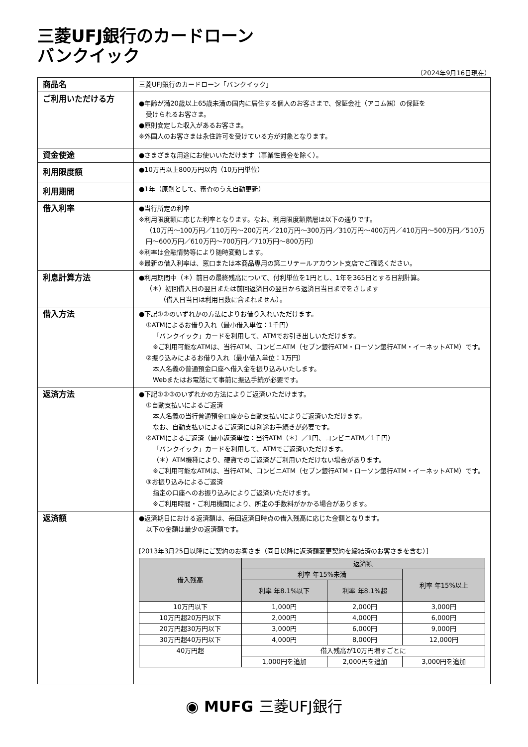三菱UFJ銀行のカードローン
バンクイック
（2024年9月16日現在）
| 商品名 | 三菱UFJ銀行のカードローン「バンクイック」 |
| ご利用いただける方 | ●年齢が満20歳以上65歳未満の国内に居住する個人のお客さまで、保証会社（アコム㈱）の保証を 受けられるお客さま。 ●原則安定した収入があるお客さま。 ※外国人のお客さまは永住許可を受けている方が対象となります。 |
| 資金使途 | ●さまざまな用途にお使いいただけます（事業性資金を除く）。 |
| 利用限度額 | ●10万円以上800万円以内（10万円単位） |
| 利用期間 | ●1年（原則として、審査のうえ自動更新） |
| 借入利率 | ●当行所定の利率 ※利用限度額に応じた利率となります。なお、利用限度額階層は以下の通りです。 （10万円～100万円／110万円～200万円／210万円～300万円／310万円～400万円／410万円～500万円／510万円～600万円／610万円～700万円／710万円～800万円） ※利率は金融情勢等により随時変動します。 ※最新の借入利率は、窓口または本商品専用の第二リテールアカウント支店でご確認ください。 |
| 利息計算方法 | ●利用期間中（＊）前日の最終残高について、付利単位を1円とし、1年を365日とする日割計算。 （＊）初回借入日の翌日または前回返済日の翌日から返済日当日までをさします （借入日当日は利用日数に含まれません）。 |
| 借入方法 | ●下記①②のいずれかの方法によりお借り入れいただけます。 ①ATMによるお借り入れ（最小借入単位：1千円） 「バンクイック」カードを利用して、ATMでお引き出しいただけます。 ※ご利用可能なATMは、当行ATM、コンビニATM（セブン銀行ATM・ローソン銀行ATM・イーネットATM）です。 ②振り込みによるお借り入れ（最小借入単位：1万円） 本人名義の普通預金口座へ借入金を振り込みいたします。 Webまたはお電話にて事前に振込手続が必要です。 |
| 返済方法 | ●下記①②③のいずれかの方法によりご返済いただけます。 ①自動支払いによるご返済 本人名義の当行普通預金口座から自動支払いによりご返済いただけます。 なお、自動支払いによるご返済には別途お手続きが必要です。 ②ATMによるご返済（最小返済単位：当行ATM（＊）／1円、コンビニATM／1千円） 「バンクイック」カードを利用して、ATMでご返済いただけます。 （＊）ATM機種により、硬貨でのご返済がご利用いただけない場合があります。 ※ご利用可能なATMは、当行ATM、コンビニATM（セブン銀行ATM・ローソン銀行ATM・イーネットATM）です。 ③お振り込みによるご返済 指定の口座へのお振り込みによりご返済いただけます。 ※ご利用時間・ご利用機関により、所定の手数料がかかる場合があります。 |
| 返済額 | ●返済期日における返済額は、毎回返済日時点の借入残高に応じた金額となります。 以下の金額は最少の返済額です。 [2013年3月25日以降にご契約のお客さま（同日以降に返済額変更契約を締結済のお客さまを含む）] / 借入残高 / 返済額 / / / / --- / --- / --- / --- / / / 利率 年15%未満 / / 利率 年15%以上 / / / 利率 年8.1%以下 / 利率 年8.1%超 / / / 10万円以下 / 1,000円 / 2,000円 / 3,000円 / / 10万円超20万円以下 / 2,000円 / 4,000円 / 6,000円 / / 20万円超30万円以下 / 3,000円 / 6,000円 / 9,000円 / / 30万円超40万円以下 / 4,000円 / 8,000円 / 12,000円 / / 40万円超 / 借入残高が10万円増すごとに / / / / / 1,000円を追加 / 2,000円を追加 / 3,000円を追加 / |
◉ MUFG 三菱UFJ銀行